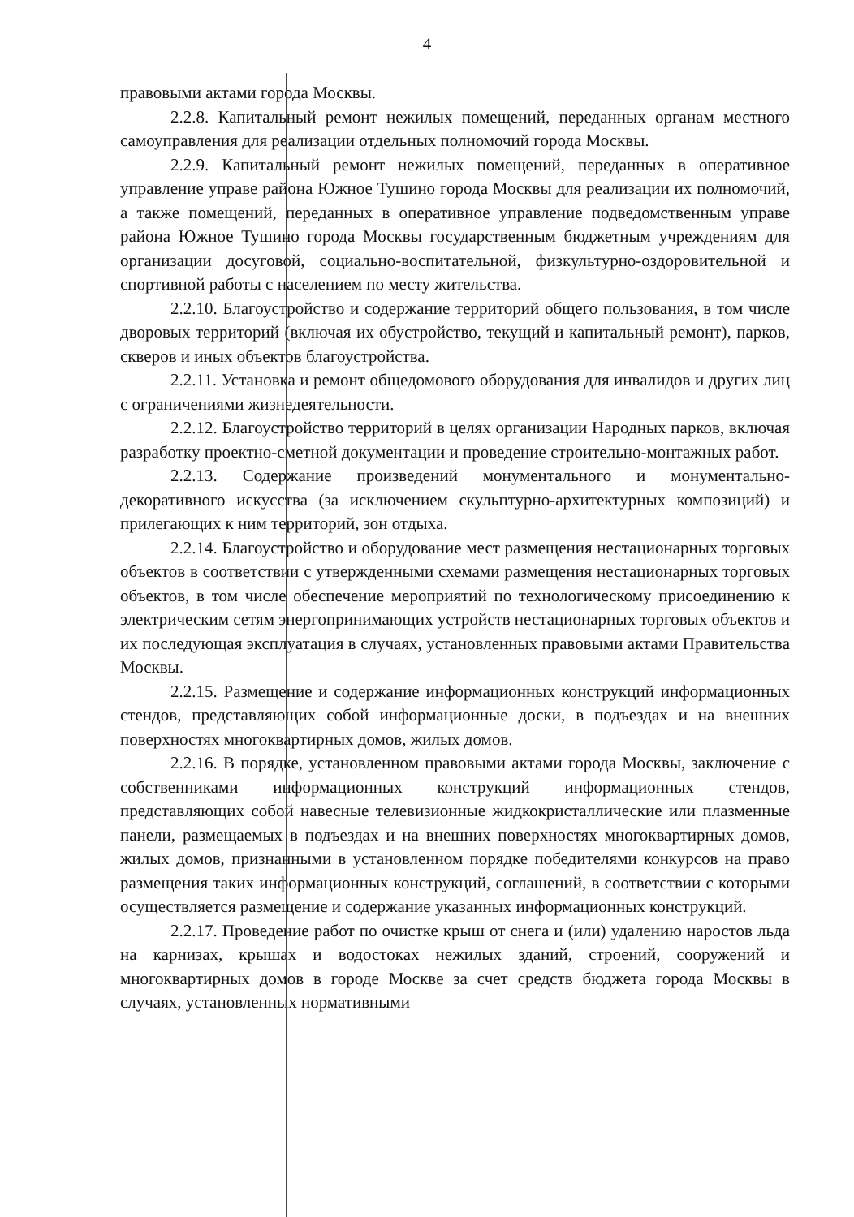4
правовыми актами города Москвы.
2.2.8. Капитальный ремонт нежилых помещений, переданных органам местного самоуправления для реализации отдельных полномочий города Москвы.
2.2.9. Капитальный ремонт нежилых помещений, переданных в оперативное управление управе района Южное Тушино города Москвы для реализации их полномочий, а также помещений, переданных в оперативное управление подведомственным управе района Южное Тушино города Москвы государственным бюджетным учреждениям для организации досуговой, социально-воспитательной, физкультурно-оздоровительной и спортивной работы с населением по месту жительства.
2.2.10. Благоустройство и содержание территорий общего пользования, в том числе дворовых территорий (включая их обустройство, текущий и капитальный ремонт), парков, скверов и иных объектов благоустройства.
2.2.11. Установка и ремонт общедомового оборудования для инвалидов и других лиц с ограничениями жизнедеятельности.
2.2.12. Благоустройство территорий в целях организации Народных парков, включая разработку проектно-сметной документации и проведение строительно-монтажных работ.
2.2.13. Содержание произведений монументального и монументально-декоративного искусства (за исключением скульптурно-архитектурных композиций) и прилегающих к ним территорий, зон отдыха.
2.2.14. Благоустройство и оборудование мест размещения нестационарных торговых объектов в соответствии с утвержденными схемами размещения нестационарных торговых объектов, в том числе обеспечение мероприятий по технологическому присоединению к электрическим сетям энергопринимающих устройств нестационарных торговых объектов и их последующая эксплуатация в случаях, установленных правовыми актами Правительства Москвы.
2.2.15. Размещение и содержание информационных конструкций информационных стендов, представляющих собой информационные доски, в подъездах и на внешних поверхностях многоквартирных домов, жилых домов.
2.2.16. В порядке, установленном правовыми актами города Москвы, заключение с собственниками информационных конструкций информационных стендов, представляющих собой навесные телевизионные жидкокристаллические или плазменные панели, размещаемых в подъездах и на внешних поверхностях многоквартирных домов, жилых домов, признанными в установленном порядке победителями конкурсов на право размещения таких информационных конструкций, соглашений, в соответствии с которыми осуществляется размещение и содержание указанных информационных конструкций.
2.2.17. Проведение работ по очистке крыш от снега и (или) удалению наростов льда на карнизах, крышах и водостоках нежилых зданий, строений, сооружений и многоквартирных домов в городе Москве за счет средств бюджета города Москвы в случаях, установленных нормативными